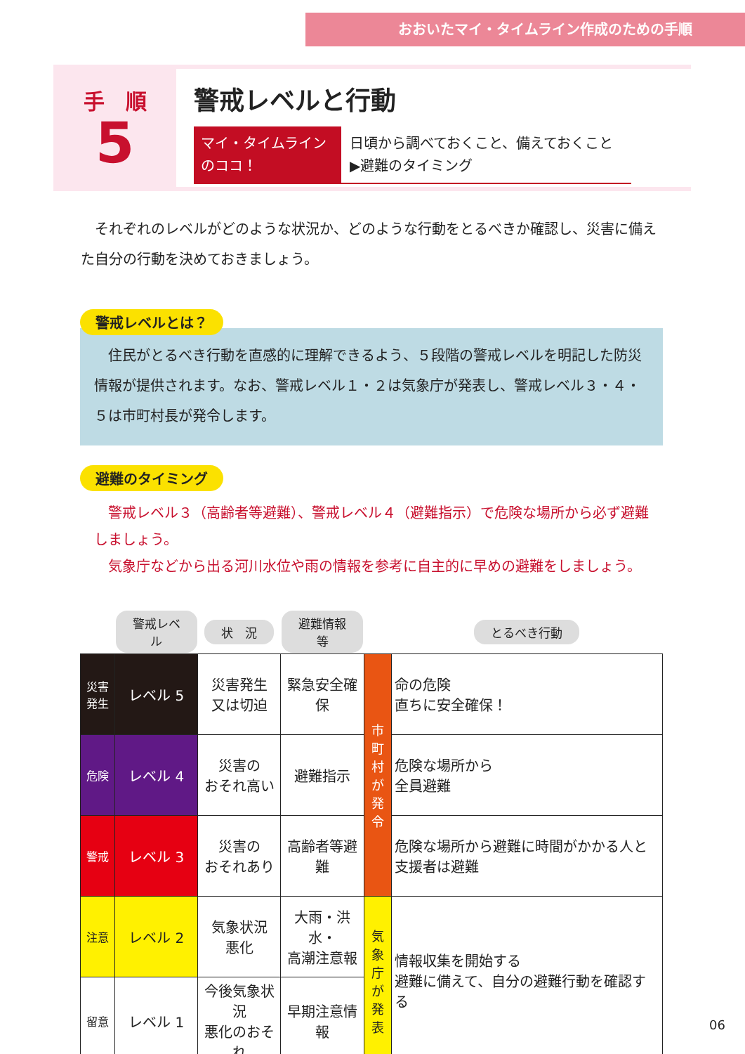おおいたマイ・タイムライン作成のための手順
手　順
5
警戒レベルと行動
マイ・タイムライン
のココ！
日頃から調べておくこと、備えておくこと
▶避難のタイミング
　それぞれのレベルがどのような状況か、どのような行動をとるべきか確認し、災害に備えた自分の行動を決めておきましょう。
警戒レベルとは？
　住民がとるべき行動を直感的に理解できるよう、５段階の警戒レベルを明記した防災情報が提供されます。なお、警戒レベル１・２は気象庁が発表し、警戒レベル３・４・５は市町村長が発令します。
避難のタイミング
　警戒レベル３（高齢者等避難）、警戒レベル４（避難指示）で危険な場所から必ず避難しましょう。
　気象庁などから出る河川水位や雨の情報を参考に自主的に早めの避難をしましょう。
| | 警戒レベル | 状 況 | 避難情報等 | | とるべき行動 |
| --- | --- | --- | --- | --- | --- |
| 災害発生 | レベル 5 | 災害発生 又は切迫 | 緊急安全確保 | 市町村が発令 | 命の危険 直ちに安全確保！ |
| 危険 | レベル 4 | 災害の おそれ高い | 避難指示 | | 危険な場所から 全員避難 |
| 警戒 | レベル 3 | 災害の おそれあり | 高齢者等避難 | | 危険な場所から避難に時間がかかる人と支援者は避難 |
| 注意 | レベル 2 | 気象状況 悪化 | 大雨・洪水・ 高潮注意報 | 気象庁が発表 | 情報収集を開始する 避難に備えて、自分の避難行動を確認する |
| 留意 | レベル 1 | 今後気象状況 悪化のおそれ | 早期注意情報 | | |
06